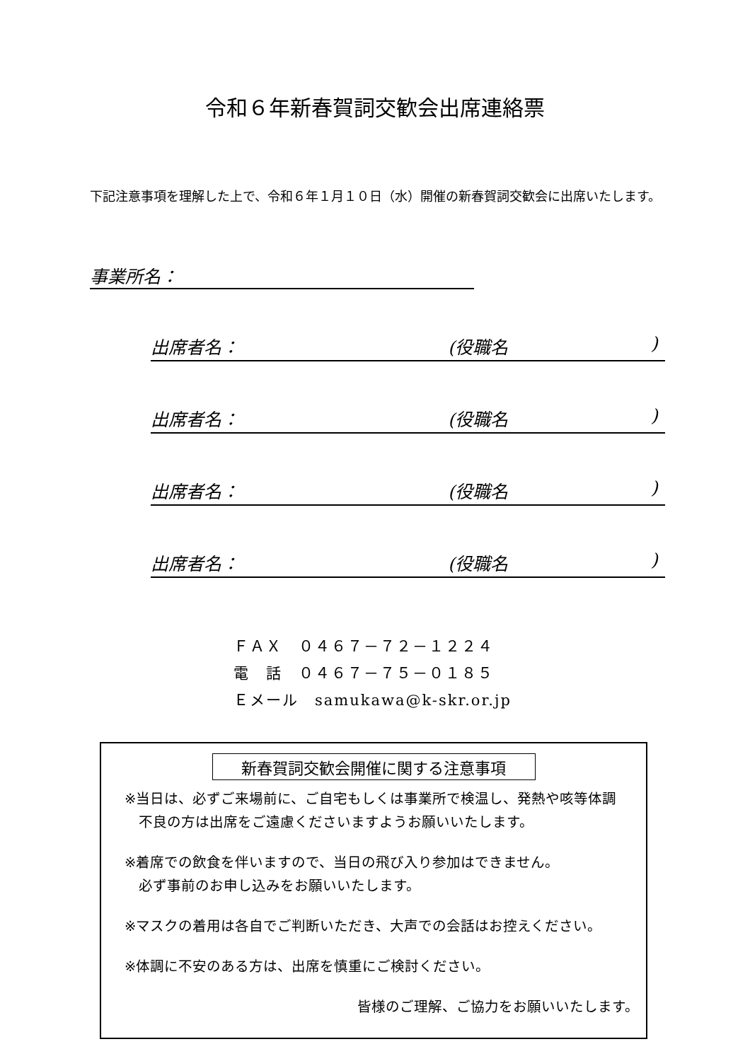令和６年新春賀詞交歓会出席連絡票
下記注意事項を理解した上で、令和６年１月１０日（水）開催の新春賀詞交歓会に出席いたします。
事業所名：
出席者名： (役職名)
出席者名： (役職名)
出席者名： (役職名)
出席者名： (役職名)
ＦＡＸ　０４６７－７２－１２２４
電　話　０４６７－７５－０１８５
Ｅメール　samukawa@k-skr.or.jp
新春賀詞交歓会開催に関する注意事項
※当日は、必ずご来場前に、ご自宅もしくは事業所で検温し、発熱や咳等体調
不良の方は出席をご遠慮くださいますようお願いいたします。
※着席での飲食を伴いますので、当日の飛び入り参加はできません。
必ず事前のお申し込みをお願いいたします。
※マスクの着用は各自でご判断いただき、大声での会話はお控えください。
※体調に不安のある方は、出席を慎重にご検討ください。
皆様のご理解、ご協力をお願いいたします。